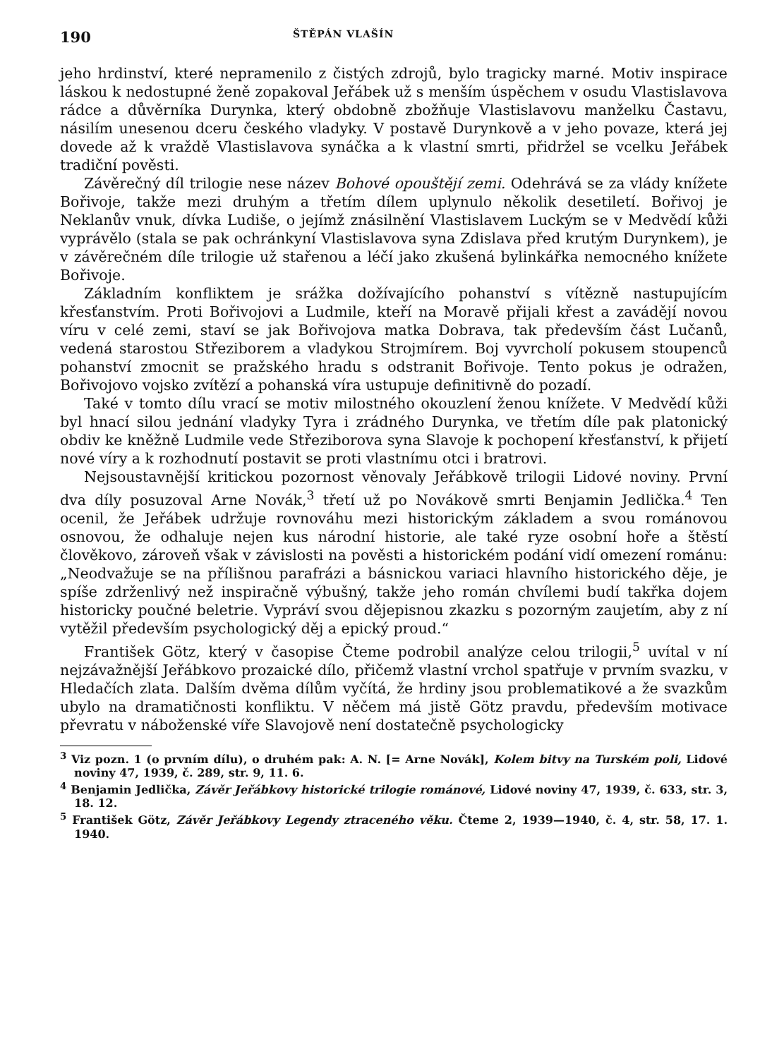190 ŠTĚPÁN VLAŠÍN
jeho hrdinství, které nepramenilo z čistých zdrojů, bylo tragicky marné. Motiv inspirace láskou k nedostupné ženě zopakoval Jeřábek už s menším úspěchem v osudu Vlastislavova rádce a důvěrníka Durynka, který obdobně zbožňuje Vlastislavovu manželku Častavu, násilím unesenou dceru českého vladyky. V postavě Durynkově a v jeho povaze, která jej dovede až k vraždě Vlastislavova synáčka a k vlastní smrti, přidržel se vcelku Jeřábek tradiční pověsti.
Závěrečný díl trilogie nese název Bohové opouštějí zemi. Odehrává se za vlády knížete Bořivoje, takže mezi druhým a třetím dílem uplynulo několik desetiletí. Bořivoj je Neklanův vnuk, dívka Ludiše, o jejímž znásilnění Vlastislavem Luckým se v Medvědí kůži vyprávělo (stala se pak ochránkyní Vlastislavova syna Zdislava před krutým Durynkem), je v závěrečném díle trilogie už stařenou a léčí jako zkušená bylinkářka nemocného knížete Bořivoje.
Základním konfliktem je srážka dožívajícího pohanství s vítězně nastupujícím křesťanstvím. Proti Bořivojovi a Ludmile, kteří na Moravě přijali křest a zavádějí novou víru v celé zemi, staví se jak Bořivojova matka Dobrava, tak především část Lučanů, vedená starostou Střeziborem a vladykou Strojmírem. Boj vyvrcholí pokusem stoupenců pohanství zmocnit se pražského hradu s odstranit Bořivoje. Tento pokus je odražen, Bořivojovo vojsko zvítězí a pohanská víra ustupuje definitivně do pozadí.
Také v tomto dílu vrací se motiv milostného okouzlení ženou knížete. V Medvědí kůži byl hnací silou jednání vladyky Tyra i zrádného Durynka, ve třetím díle pak platonický obdiv ke kněžně Ludmile vede Střeziborova syna Slavoje k pochopení křesťanství, k přijetí nové víry a k rozhodnutí postavit se proti vlastnímu otci i bratrovi.
Nejsoustavnější kritickou pozornost věnovaly Jeřábkově trilogii Lidové noviny. První dva díly posuzoval Arne Novák,<sup>3</sup> třetí už po Novákově smrti Benjamin Jedlička.<sup>4</sup> Ten ocenil, že Jeřábek udržuje rovnováhu mezi historickým základem a svou románovou osnovou, že odhaluje nejen kus národní historie, ale také ryze osobní hoře a štěstí člověkovo, zároveň však v závislosti na pověsti a historickém podání vidí omezení románu: „Neodvažuje se na přílišnou parafrázi a básnickou variaci hlavního historického děje, je spíše zdrženlivý než inspiračně výbušný, takže jeho román chvílemi budí takřka dojem historicky poučné beletrie. Vypráví svou dějepisnou zkazku s pozorným zaujetím, aby z ní vytěžil především psychologický děj a epický proud.“
František Götz, který v časopise Čteme podrobil analýze celou trilogii,<sup>5</sup> uvítal v ní nejzávažnější Jeřábkovo prozaické dílo, přičemž vlastní vrchol spatřuje v prvním svazku, v Hledačích zlata. Dalším dvěma dílům vyčítá, že hrdiny jsou problematikové a že svazkům ubylo na dramatičnosti konfliktu. V něčem má jistě Götz pravdu, především motivace převratu v náboženské víře Slavojově není dostatečně psychologicky
<sup>3</sup> Viz pozn. 1 (o prvním dílu), o druhém pak: A. N. [= Arne Novák], Kolem bitvy na Turském poli, Lidové noviny 47, 1939, č. 289, str. 9, 11. 6.
<sup>4</sup> Benjamin Jedlička, Závěr Jeřábkovy historické trilogie románové, Lidové noviny 47, 1939, č. 633, str. 3, 18. 12.
<sup>5</sup> František Götz, Závěr Jeřábkovy Legendy ztraceného věku. Čteme 2, 1939—1940, č. 4, str. 58, 17. 1. 1940.